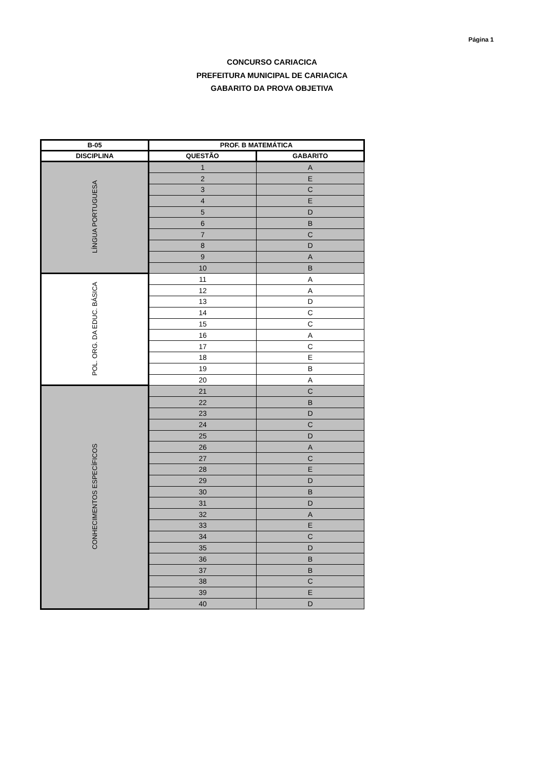Página 1
CONCURSO CARIACICA
PREFEITURA MUNICIPAL DE CARIACICA
GABARITO DA PROVA OBJETIVA
| B-05 | PROF. B MATEMÁTICA | |
| --- | --- | --- |
| DISCIPLINA | QUESTÃO | GABARITO |
| LÍNGUA PORTUGUESA | 1 | A |
| | 2 | E |
| | 3 | C |
| | 4 | E |
| | 5 | D |
| | 6 | B |
| | 7 | C |
| | 8 | D |
| | 9 | A |
| | 10 | B |
| POL. ORG. DA EDUC. BÁSICA | 11 | A |
| | 12 | A |
| | 13 | D |
| | 14 | C |
| | 15 | C |
| | 16 | A |
| | 17 | C |
| | 18 | E |
| | 19 | B |
| | 20 | A |
| CONHECIMENTOS ESPECÍFICOS | 21 | C |
| | 22 | B |
| | 23 | D |
| | 24 | C |
| | 25 | D |
| | 26 | A |
| | 27 | C |
| | 28 | E |
| | 29 | D |
| | 30 | B |
| | 31 | D |
| | 32 | A |
| | 33 | E |
| | 34 | C |
| | 35 | D |
| | 36 | B |
| | 37 | B |
| | 38 | C |
| | 39 | E |
| | 40 | D |